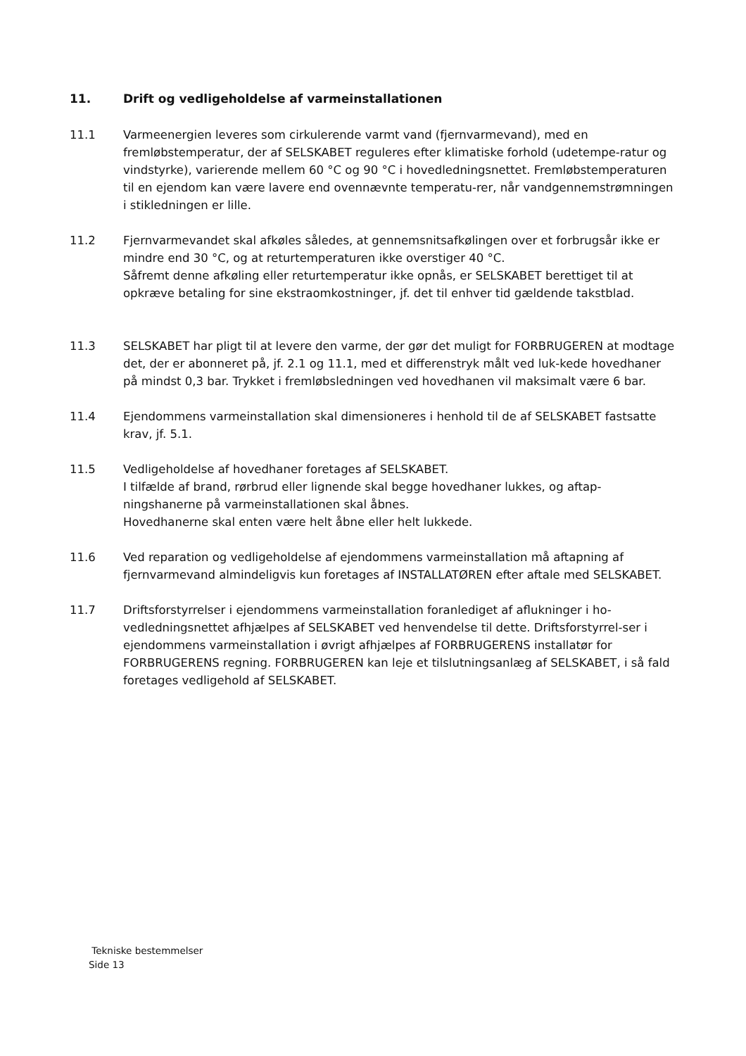11. Drift og vedligeholdelse af varmeinstallationen
11.1 Varmeenergien leveres som cirkulerende varmt vand (fjernvarmevand), med en fremløbstemperatur, der af SELSKABET reguleres efter klimatiske forhold (udetempe-ratur og vindstyrke), varierende mellem 60 °C og 90 °C i hovedledningsnettet. Fremløbstemperaturen til en ejendom kan være lavere end ovennævnte temperatu-rer, når vandgennemstrømningen i stikledningen er lille.
11.2 Fjernvarmevandet skal afkøles således, at gennemsnitsafkølingen over et forbrugsår ikke er mindre end 30 °C, og at returtemperaturen ikke overstiger 40 °C.
Såfremt denne afkøling eller returtemperatur ikke opnås, er SELSKABET berettiget til at opkræve betaling for sine ekstraomkostninger, jf. det til enhver tid gældende takstblad.
11.3 SELSKABET har pligt til at levere den varme, der gør det muligt for FORBRUGEREN at modtage det, der er abonneret på, jf. 2.1 og 11.1, med et differenstryk målt ved luk-kede hovedhaner på mindst 0,3 bar. Trykket i fremløbsledningen ved hovedhanen vil maksimalt være 6 bar.
11.4 Ejendommens varmeinstallation skal dimensioneres i henhold til de af SELSKABET fastsatte krav, jf. 5.1.
11.5 Vedligeholdelse af hovedhaner foretages af SELSKABET.
I tilfælde af brand, rørbrud eller lignende skal begge hovedhaner lukkes, og aftap-ningshanerne på varmeinstallationen skal åbnes.
Hovedhanerne skal enten være helt åbne eller helt lukkede.
11.6 Ved reparation og vedligeholdelse af ejendommens varmeinstallation må aftapning af fjernvarmevand almindeligvis kun foretages af INSTALLATØREN efter aftale med SELSKABET.
11.7 Driftsforstyrrelser i ejendommens varmeinstallation foranlediget af aflukninger i ho-vedledningsnettet afhjælpes af SELSKABET ved henvendelse til dette. Driftsforstyrrel-ser i ejendommens varmeinstallation i øvrigt afhjælpes af FORBRUGERENS installatør for FORBRUGERENS regning. FORBRUGEREN kan leje et tilslutningsanlæg af SELSKABET, i så fald foretages vedligehold af SELSKABET.
Tekniske bestemmelser
Side 13